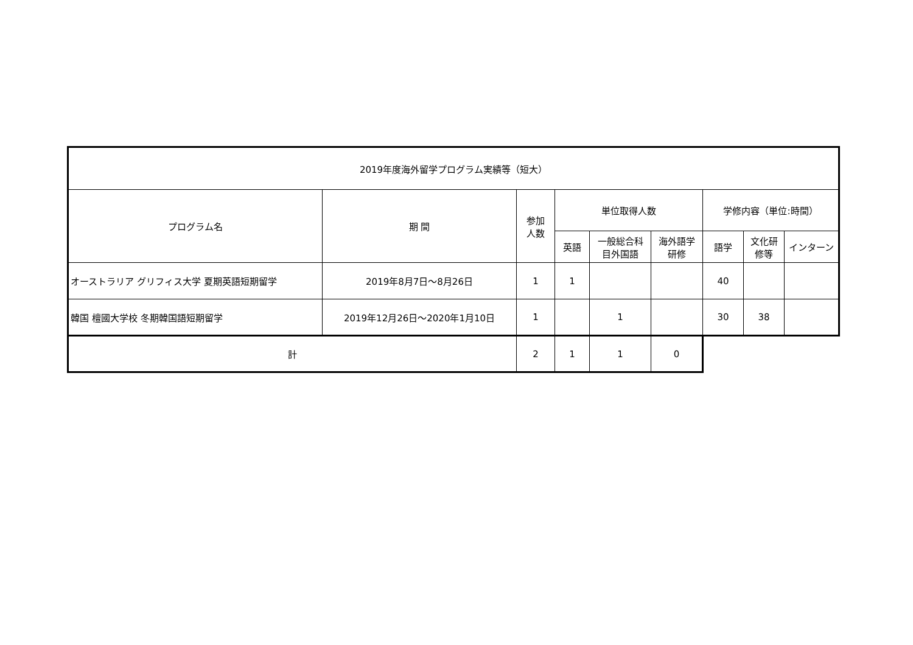| 2019年度海外留学プログラム実績等（短大） | | | | | | | | |
| --- | --- | --- | --- | --- | --- | --- | --- | --- |
| プログラム名 | 期 間 | 参加 人数 | 単位取得人数 | | | 学修内容（単位:時間） | | |
| | | | 英語 | 一般総合科 目外国語 | 海外語学 研修 | 語学 | 文化研 修等 | インターン |
| オーストラリア グリフィス大学 夏期英語短期留学 | 2019年8月7日～8月26日 | 1 | 1 | | | 40 | | |
| 韓国 檀國大学校 冬期韓国語短期留学 | 2019年12月26日～2020年1月10日 | 1 | | 1 | | 30 | 38 | |
| 計 | | 2 | 1 | 1 | 0 | | | |